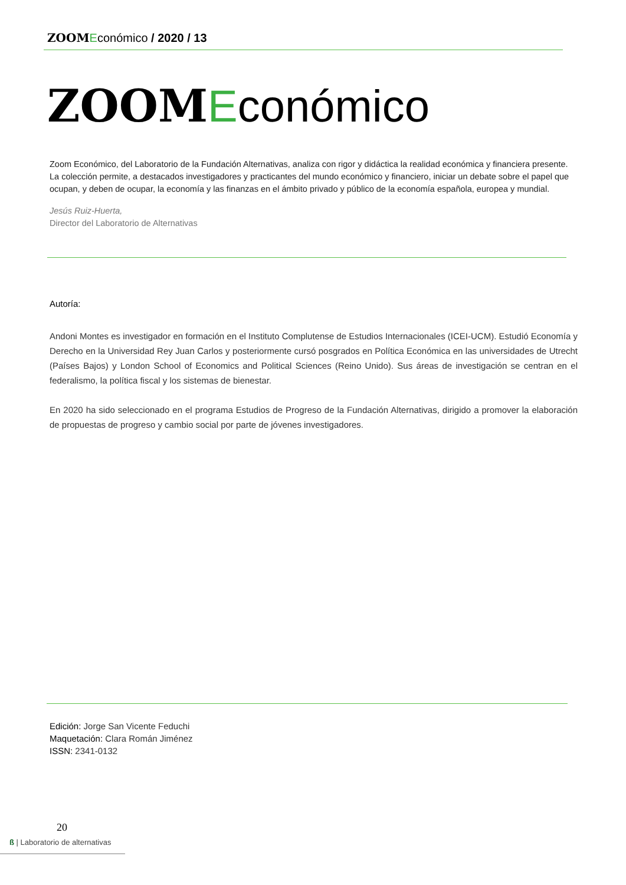ZOOM Económico / 2020 / 13
ZOOM Económico
Zoom Económico, del Laboratorio de la Fundación Alternativas, analiza con rigor y didáctica la realidad económica y financiera presente. La colección permite, a destacados investigadores y practicantes del mundo económico y financiero, iniciar un debate sobre el papel que ocupan, y deben de ocupar, la economía y las finanzas en el ámbito privado y público de la economía española, europea y mundial.
Jesús Ruiz-Huerta,
Director del Laboratorio de Alternativas
Autoría:
Andoni Montes es investigador en formación en el Instituto Complutense de Estudios Internacionales (ICEI-UCM). Estudió Economía y Derecho en la Universidad Rey Juan Carlos y posteriormente cursó posgrados en Política Económica en las universidades de Utrecht (Países Bajos) y London School of Economics and Political Sciences (Reino Unido). Sus áreas de investigación se centran en el federalismo, la política fiscal y los sistemas de bienestar.
En 2020 ha sido seleccionado en el programa Estudios de Progreso de la Fundación Alternativas, dirigido a promover la elaboración de propuestas de progreso y cambio social por parte de jóvenes investigadores.
Edición: Jorge San Vicente Feduchi
Maquetación: Clara Román Jiménez
ISSN: 2341-0132
20
ß | Laboratorio de alternativas